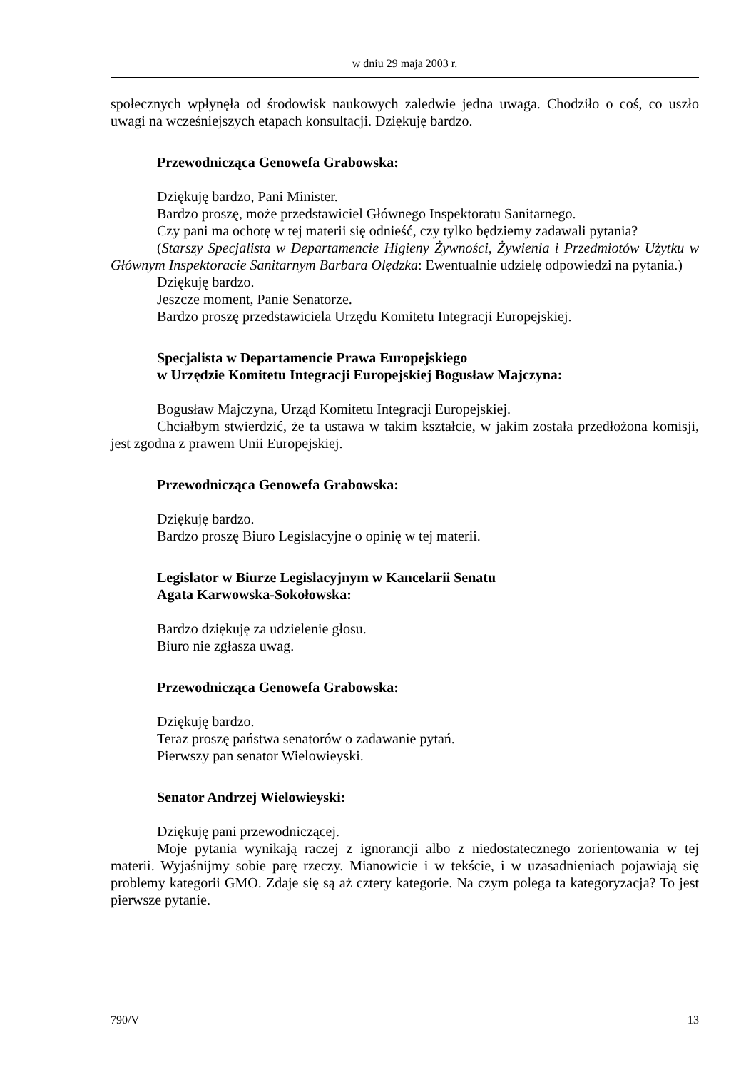w dniu 29 maja 2003 r.
społecznych wpłynęła od środowisk naukowych zaledwie jedna uwaga. Chodziło o coś, co uszło uwagi na wcześniejszych etapach konsultacji. Dziękuję bardzo.
Przewodnicząca Genowefa Grabowska:
Dziękuję bardzo, Pani Minister.
Bardzo proszę, może przedstawiciel Głównego Inspektoratu Sanitarnego.
Czy pani ma ochotę w tej materii się odnieść, czy tylko będziemy zadawali pytania?
(Starszy Specjalista w Departamencie Higieny Żywności, Żywienia i Przedmiotów Użytku w Głównym Inspektoracie Sanitarnym Barbara Olędzka: Ewentualnie udzielę odpowiedzi na pytania.)
Dziękuję bardzo.
Jeszcze moment, Panie Senatorze.
Bardzo proszę przedstawiciela Urzędu Komitetu Integracji Europejskiej.
Specjalista w Departamencie Prawa Europejskiego
w Urzędzie Komitetu Integracji Europejskiej Bogusław Majczyna:
Bogusław Majczyna, Urząd Komitetu Integracji Europejskiej.
Chciałbym stwierdzić, że ta ustawa w takim kształcie, w jakim została przedłożona komisji, jest zgodna z prawem Unii Europejskiej.
Przewodnicząca Genowefa Grabowska:
Dziękuję bardzo.
Bardzo proszę Biuro Legislacyjne o opinię w tej materii.
Legislator w Biurze Legislacyjnym w Kancelarii Senatu
Agata Karwowska-Sokołowska:
Bardzo dziękuję za udzielenie głosu.
Biuro nie zgłasza uwag.
Przewodnicząca Genowefa Grabowska:
Dziękuję bardzo.
Teraz proszę państwa senatorów o zadawanie pytań.
Pierwszy pan senator Wielowieyski.
Senator Andrzej Wielowieyski:
Dziękuję pani przewodniczącej.
Moje pytania wynikają raczej z ignorancji albo z niedostatecznego zorientowania w tej materii. Wyjaśnijmy sobie parę rzeczy. Mianowicie i w tekście, i w uzasadnieniach pojawiają się problemy kategorii GMO. Zdaje się są aż cztery kategorie. Na czym polega ta kategoryzacja? To jest pierwsze pytanie.
790/V 13